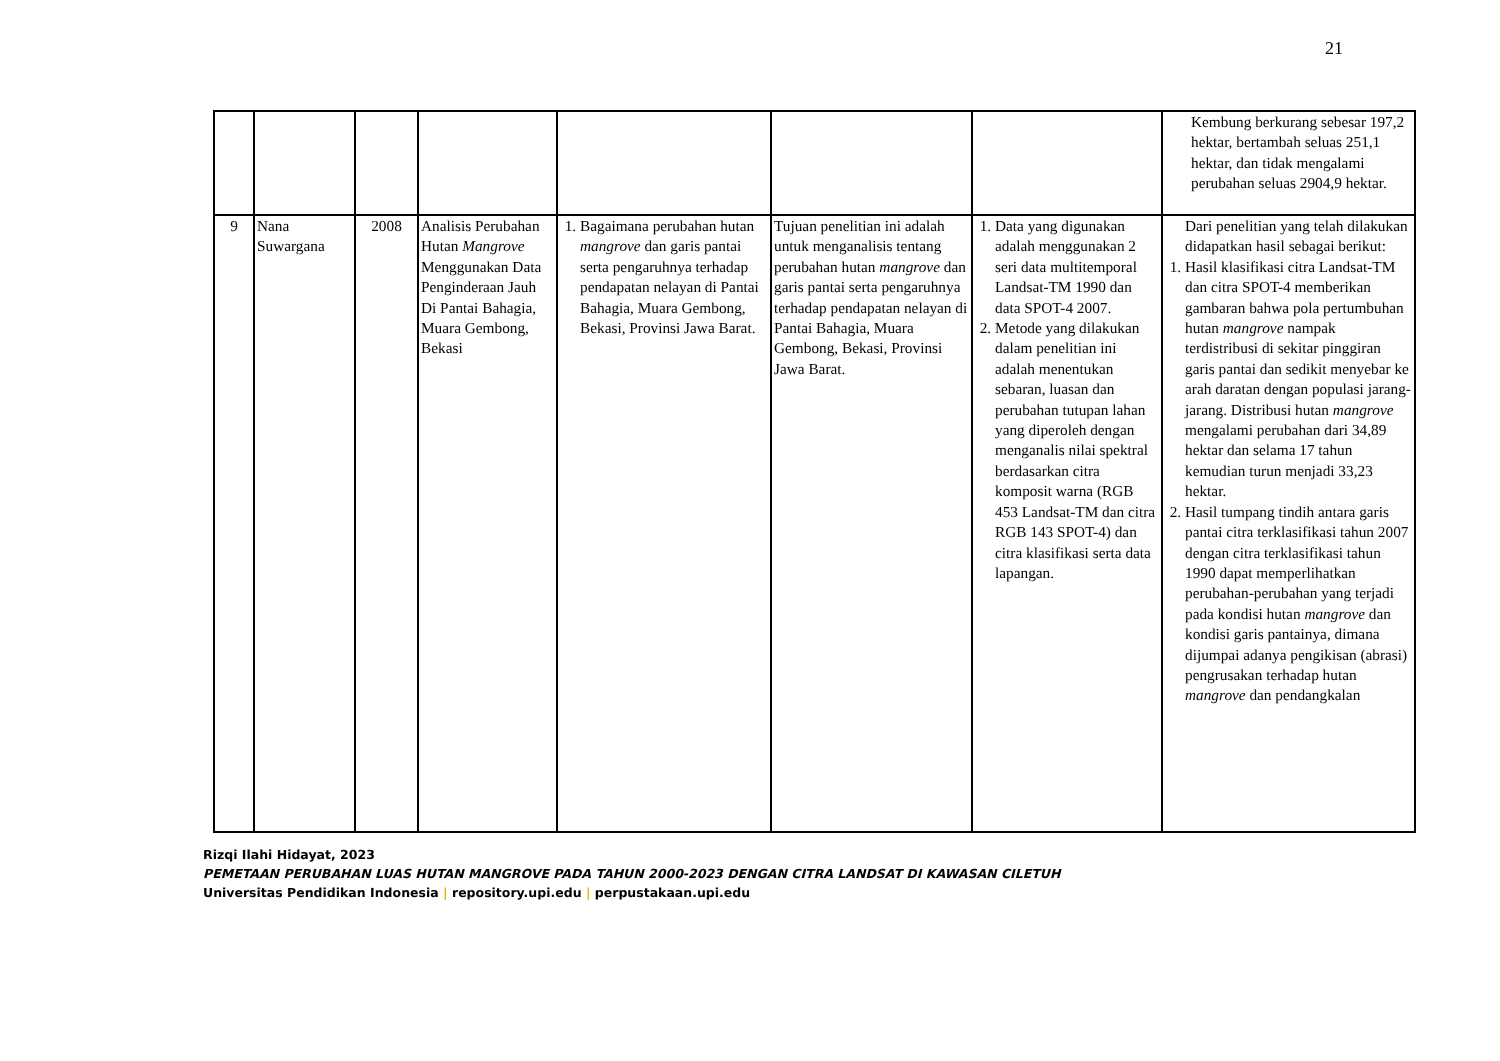21
| | | | | | | | Kembung berkurang sebesar 197,2 hektar, bertambah seluas 251,1 hektar, dan tidak mengalami perubahan seluas 2904,9 hektar. |
| 9 | Nana Suwargana | 2008 | Analisis Perubahan Hutan Mangrove Menggunakan Data Penginderaan Jauh Di Pantai Bahagia, Muara Gembong, Bekasi | 1. Bagaimana perubahan hutan mangrove dan garis pantai serta pengaruhnya terhadap pendapatan nelayan di Pantai Bahagia, Muara Gembong, Bekasi, Provinsi Jawa Barat. | Tujuan penelitian ini adalah untuk menganalisis tentang perubahan hutan mangrove dan garis pantai serta pengaruhnya terhadap pendapatan nelayan di Pantai Bahagia, Muara Gembong, Bekasi, Provinsi Jawa Barat. | 1. Data yang digunakan adalah menggunakan 2 seri data multitemporal Landsat-TM 1990 dan data SPOT-4 2007. 2. Metode yang dilakukan dalam penelitian ini adalah menentukan sebaran, luasan dan perubahan tutupan lahan yang diperoleh dengan menganalis nilai spektral berdasarkan citra komposit warna (RGB 453 Landsat-TM dan citra RGB 143 SPOT-4) dan citra klasifikasi serta data lapangan. | Dari penelitian yang telah dilakukan didapatkan hasil sebagai berikut: 1. Hasil klasifikasi citra Landsat-TM dan citra SPOT-4 memberikan gambaran bahwa pola pertumbuhan hutan mangrove nampak terdistribusi di sekitar pinggiran garis pantai dan sedikit menyebar ke arah daratan dengan populasi jarang-jarang. Distribusi hutan mangrove mengalami perubahan dari 34,89 hektar dan selama 17 tahun kemudian turun menjadi 33,23 hektar. 2. Hasil tumpang tindih antara garis pantai citra terklasifikasi tahun 2007 dengan citra terklasifikasi tahun 1990 dapat memperlihatkan perubahan-perubahan yang terjadi pada kondisi hutan mangrove dan kondisi garis pantainya, dimana dijumpai adanya pengikisan (abrasi) pengrusakan terhadap hutan mangrove dan pendangkalan |
Rizqi Ilahi Hidayat, 2023
PEMETAAN PERUBAHAN LUAS HUTAN MANGROVE PADA TAHUN 2000-2023 DENGAN CITRA LANDSAT DI KAWASAN CILETUH
Universitas Pendidikan Indonesia | repository.upi.edu | perpustakaan.upi.edu